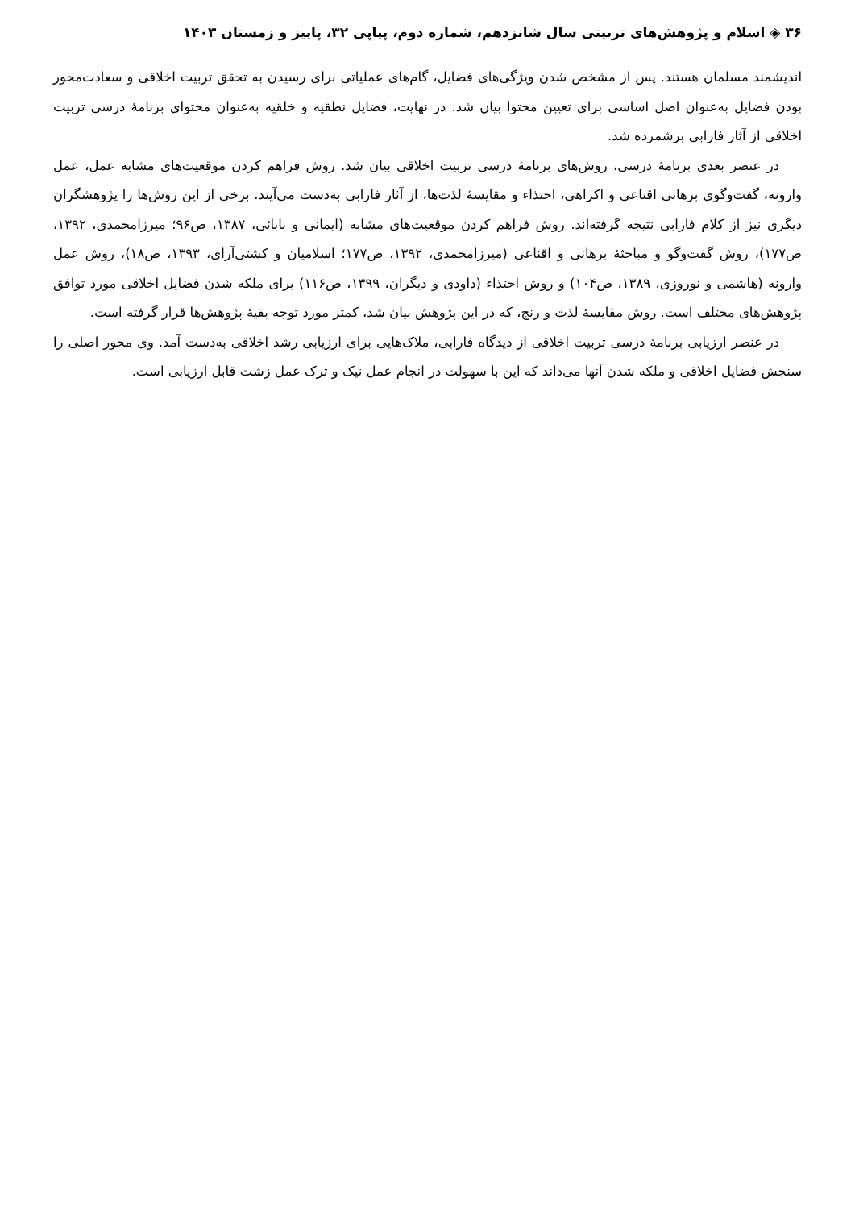۳۶ ◈ اسلام و پژوهش‌های تربیتی سال شانزدهم، شماره دوم، پیاپی ۳۲، پاییز و زمستان ۱۴۰۳
اندیشمند مسلمان هستند. پس از مشخص شدن ویژگی‌های فضایل، گام‌های عملیاتی برای رسیدن به تحقق تربیت اخلاقی و سعادت‌محور بودن فضایل به‌عنوان اصل اساسی برای تعیین محتوا بیان شد. در نهایت، فضایل نطقیه و خلقیه به‌عنوان محتوای برنامهٔ درسی تربیت اخلاقی از آثار فارابی برشمرده شد.
در عنصر بعدی برنامهٔ درسی، روش‌های برنامهٔ درسی تربیت اخلاقی بیان شد. روش فراهم کردن موقعیت‌های مشابه عمل، عمل وارونه، گفت‌وگوی برهانی اقناعی و اکراهی، احتذاء و مقایسهٔ لذت‌ها، از آثار فارابی به‌دست می‌آیند. برخی از این روش‌ها را پژوهشگران دیگری نیز از کلام فارابی نتیجه گرفته‌اند. روش فراهم کردن موقعیت‌های مشابه (ایمانی و بابائی، ۱۳۸۷، ص۹۶؛ میرزامحمدی، ۱۳۹۲، ص۱۷۷)، روش گفت‌وگو و مباحثهٔ برهانی و اقناعی (میرزامحمدی، ۱۳۹۲، ص۱۷۷؛ اسلامیان و کشتی‌آرای، ۱۳۹۳، ص۱۸)، روش عمل وارونه (هاشمی و نوروزی، ۱۳۸۹، ص۱۰۴) و روش احتذاء (داودی و دیگران، ۱۳۹۹، ص۱۱۶) برای ملکه شدن فضایل اخلاقی مورد توافق پژوهش‌های مختلف است. روش مقایسهٔ لذت و رنج، که در این پژوهش بیان شد، کمتر مورد توجه بقیهٔ پژوهش‌ها قرار گرفته است.
در عنصر ارزیابی برنامهٔ درسی تربیت اخلاقی از دیدگاه فارابی، ملاک‌هایی برای ارزیابی رشد اخلاقی به‌دست آمد. وی محور اصلی را سنجش فضایل اخلاقی و ملکه شدن آنها می‌داند که این با سهولت در انجام عمل نیک و ترک عمل زشت قابل ارزیابی است.